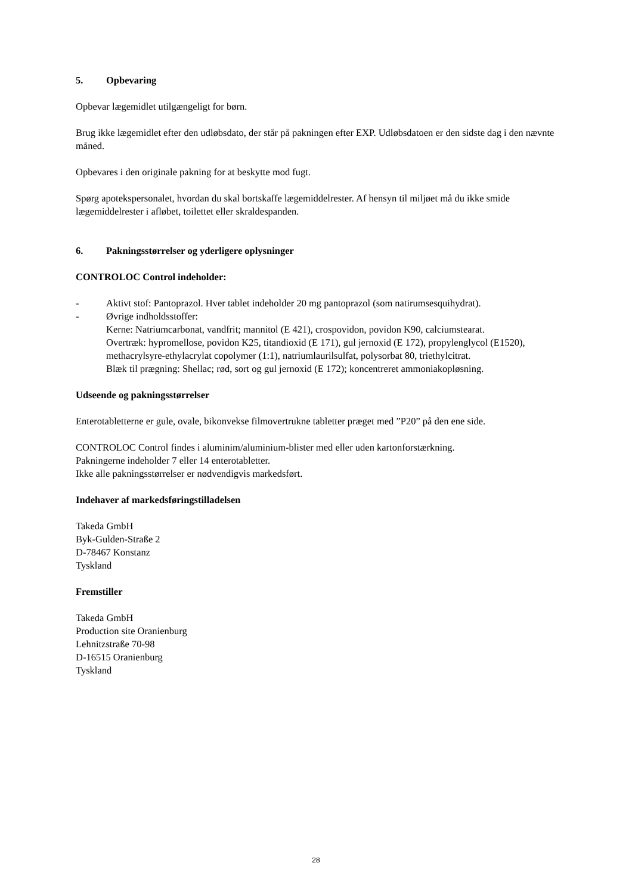5. Opbevaring
Opbevar lægemidlet utilgængeligt for børn.
Brug ikke lægemidlet efter den udløbsdato, der står på pakningen efter EXP. Udløbsdatoen er den sidste dag i den nævnte måned.
Opbevares i den originale pakning for at beskytte mod fugt.
Spørg apotekspersonalet, hvordan du skal bortskaffe lægemiddelrester. Af hensyn til miljøet må du ikke smide lægemiddelrester i afløbet, toilettet eller skraldespanden.
6. Pakningsstørrelser og yderligere oplysninger
CONTROLOC Control indeholder:
- Aktivt stof: Pantoprazol. Hver tablet indeholder 20 mg pantoprazol (som natirumsesquihydrat).
- Øvrige indholdsstoffer:
Kerne: Natriumcarbonat, vandfrit; mannitol (E 421), crospovidon, povidon K90, calciumstearat.
Overtræk: hypromellose, povidon K25, titandioxid (E 171), gul jernoxid (E 172), propylenglycol (E1520), methacrylsyre-ethylacrylat copolymer (1:1), natriumlaurilsulfat, polysorbat 80, triethylcitrat.
Blæk til prægning: Shellac; rød, sort og gul jernoxid (E 172); koncentreret ammoniakopløsning.
Udseende og pakningsstørrelser
Enterotabletterne er gule, ovale, bikonvekse filmovertrukne tabletter præget med ”P20” på den ene side.
CONTROLOC Control findes i aluminim/aluminium-blister med eller uden kartonforstærkning.
Pakningerne indeholder 7 eller 14 enterotabletter.
Ikke alle pakningsstørrelser er nødvendigvis markedsført.
Indehaver af markedsføringstilladelsen
Takeda GmbH
Byk-Gulden-Straße 2
D-78467 Konstanz
Tyskland
Fremstiller
Takeda GmbH
Production site Oranienburg
Lehnitzstraße 70-98
D-16515 Oranienburg
Tyskland
28